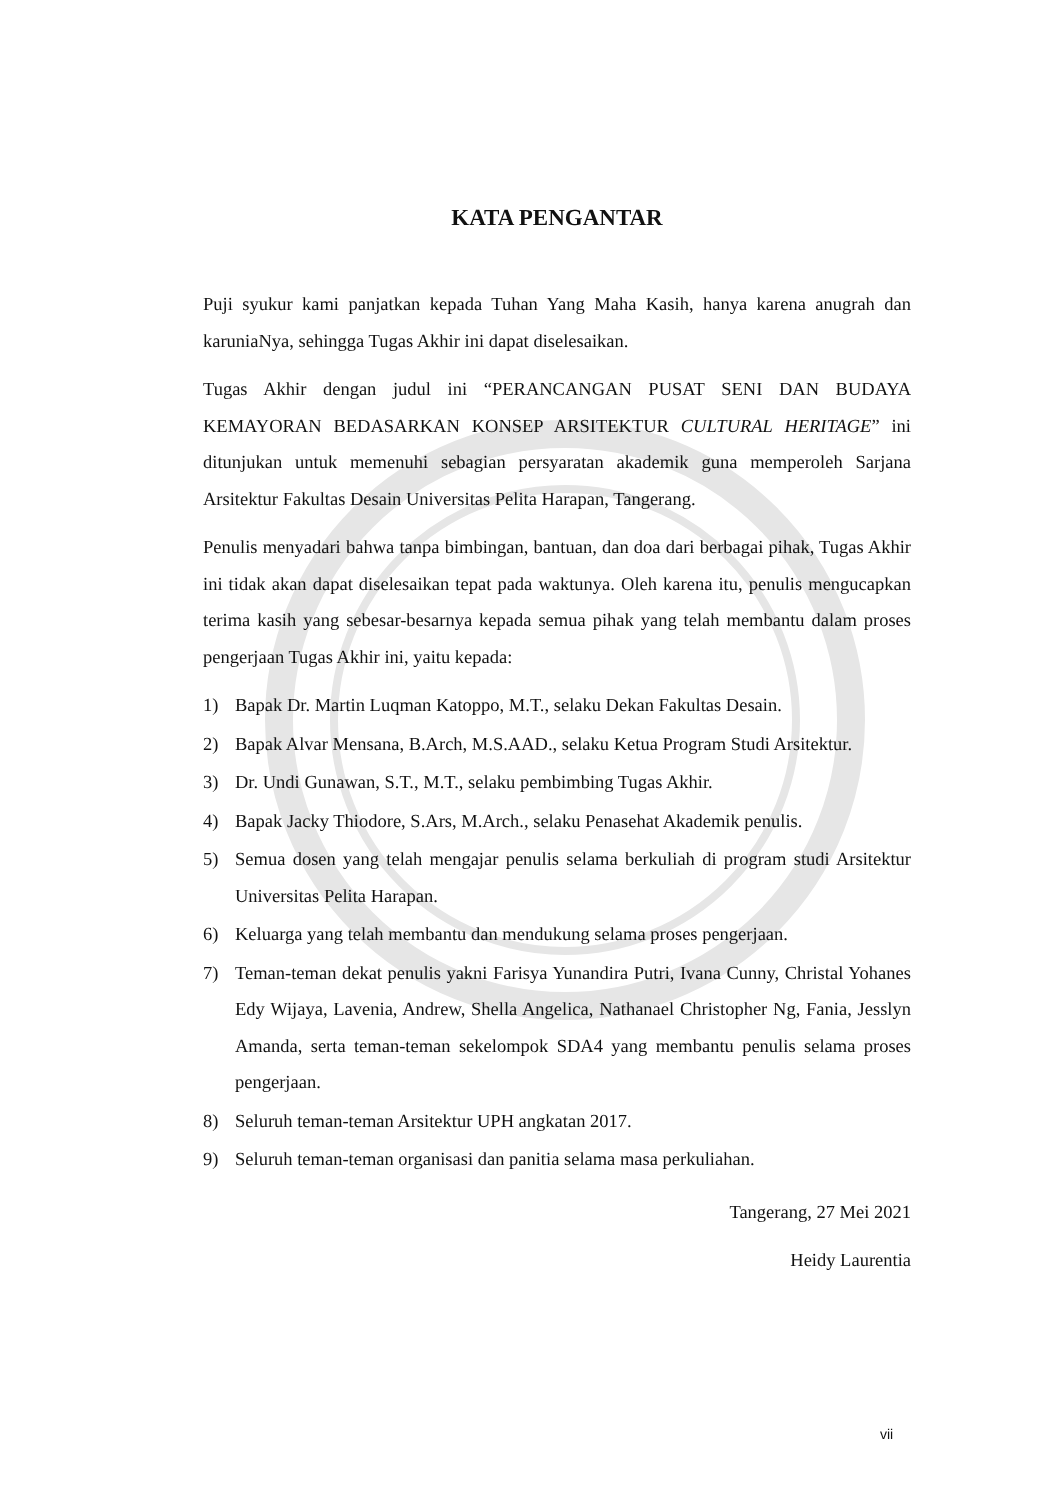KATA PENGANTAR
Puji syukur kami panjatkan kepada Tuhan Yang Maha Kasih, hanya karena anugrah dan karuniaNya, sehingga Tugas Akhir ini dapat diselesaikan.
Tugas Akhir dengan judul ini “PERANCANGAN PUSAT SENI DAN BUDAYA KEMAYORAN BEDASARKAN KONSEP ARSITEKTUR CULTURAL HERITAGE” ini ditunjukan untuk memenuhi sebagian persyaratan akademik guna memperoleh Sarjana Arsitektur Fakultas Desain Universitas Pelita Harapan, Tangerang.
Penulis menyadari bahwa tanpa bimbingan, bantuan, dan doa dari berbagai pihak, Tugas Akhir ini tidak akan dapat diselesaikan tepat pada waktunya. Oleh karena itu, penulis mengucapkan terima kasih yang sebesar-besarnya kepada semua pihak yang telah membantu dalam proses pengerjaan Tugas Akhir ini, yaitu kepada:
1) Bapak Dr. Martin Luqman Katoppo, M.T., selaku Dekan Fakultas Desain.
2) Bapak Alvar Mensana, B.Arch, M.S.AAD., selaku Ketua Program Studi Arsitektur.
3) Dr. Undi Gunawan, S.T., M.T., selaku pembimbing Tugas Akhir.
4) Bapak Jacky Thiodore, S.Ars, M.Arch., selaku Penasehat Akademik penulis.
5) Semua dosen yang telah mengajar penulis selama berkuliah di program studi Arsitektur Universitas Pelita Harapan.
6) Keluarga yang telah membantu dan mendukung selama proses pengerjaan.
7) Teman-teman dekat penulis yakni Farisya Yunandira Putri, Ivana Cunny, Christal Yohanes Edy Wijaya, Lavenia, Andrew, Shella Angelica, Nathanael Christopher Ng, Fania, Jesslyn Amanda, serta teman-teman sekelompok SDA4 yang membantu penulis selama proses pengerjaan.
8) Seluruh teman-teman Arsitektur UPH angkatan 2017.
9) Seluruh teman-teman organisasi dan panitia selama masa perkuliahan.
Tangerang, 27 Mei 2021
Heidy Laurentia
vii